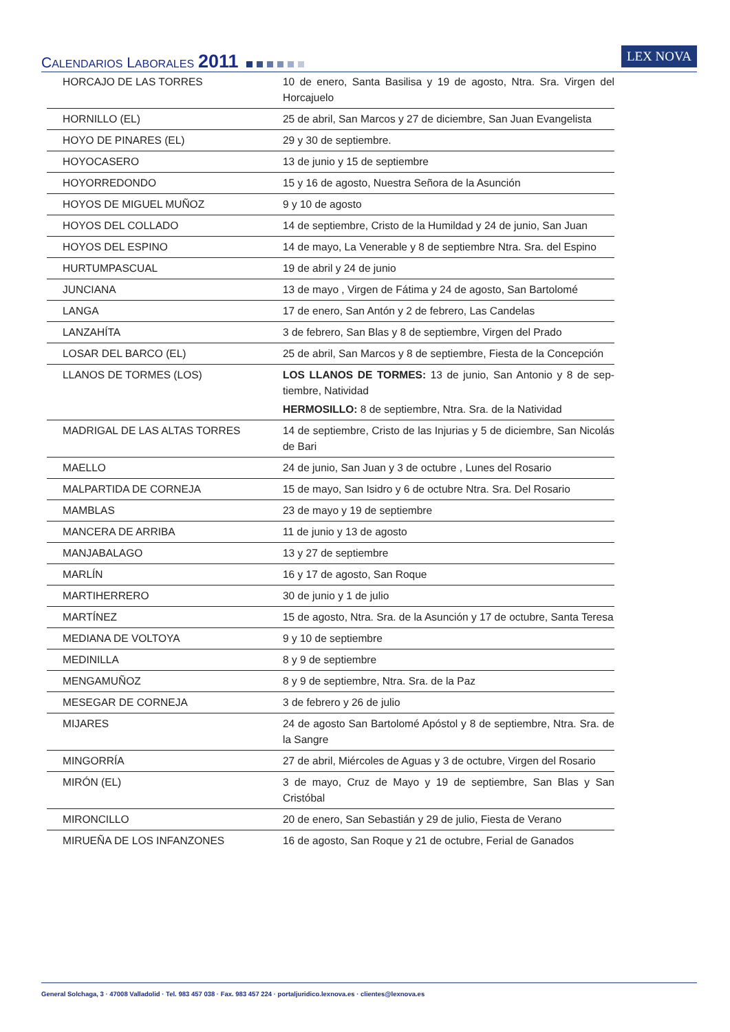CALENDARIOS LABORALES 2011
LEX NOVA
| HORCAJO DE LAS TORRES | 10 de enero, Santa Basilisa y 19 de agosto, Ntra. Sra. Virgen del Horcajuelo |
| HORNILLO (EL) | 25 de abril, San Marcos y 27 de diciembre, San Juan Evangelista |
| HOYO DE PINARES (EL) | 29 y 30 de septiembre. |
| HOYOCASERO | 13 de junio y 15 de septiembre |
| HOYORREDONDO | 15 y 16 de agosto, Nuestra Señora de la Asunción |
| HOYOS DE MIGUEL MUÑOZ | 9 y 10 de agosto |
| HOYOS DEL COLLADO | 14 de septiembre, Cristo de la Humildad y 24 de junio, San Juan |
| HOYOS DEL ESPINO | 14 de mayo, La Venerable y 8 de septiembre Ntra. Sra. del Espino |
| HURTUMPASCUAL | 19 de abril y 24 de junio |
| JUNCIANA | 13 de mayo , Virgen de Fátima y 24 de agosto, San Bartolomé |
| LANGA | 17 de enero, San Antón y 2 de febrero, Las Candelas |
| LANZAHÍTA | 3 de febrero, San Blas y 8 de septiembre, Virgen del Prado |
| LOSAR DEL BARCO (EL) | 25 de abril, San Marcos y 8 de septiembre, Fiesta de la Concepción |
| LLANOS DE TORMES (LOS) | LOS LLANOS DE TORMES: 13 de junio, San Antonio y 8 de sep-tiembre, Natividad HERMOSILLO: 8 de septiembre, Ntra. Sra. de la Natividad |
| MADRIGAL DE LAS ALTAS TORRES | 14 de septiembre, Cristo de las Injurias y 5 de diciembre, San Nicolás de Bari |
| MAELLO | 24 de junio, San Juan y 3 de octubre , Lunes del Rosario |
| MALPARTIDA DE CORNEJA | 15 de mayo, San Isidro y 6 de octubre Ntra. Sra. Del Rosario |
| MAMBLAS | 23 de mayo y 19 de septiembre |
| MANCERA DE ARRIBA | 11 de junio y 13 de agosto |
| MANJABALAGO | 13 y 27 de septiembre |
| MARLÍN | 16 y 17 de agosto, San Roque |
| MARTIHERRERO | 30 de junio y 1 de julio |
| MARTÍNEZ | 15 de agosto, Ntra. Sra. de la Asunción y 17 de octubre, Santa Teresa |
| MEDIANA DE VOLTOYA | 9 y 10 de septiembre |
| MEDINILLA | 8 y 9 de septiembre |
| MENGAMUÑOZ | 8 y 9 de septiembre, Ntra. Sra. de la Paz |
| MESEGAR DE CORNEJA | 3 de febrero y 26 de julio |
| MIJARES | 24 de agosto San Bartolomé Apóstol y 8 de septiembre, Ntra. Sra. de la Sangre |
| MINGORRÍA | 27 de abril, Miércoles de Aguas y 3 de octubre, Virgen del Rosario |
| MIRÓN (EL) | 3 de mayo, Cruz de Mayo y 19 de septiembre, San Blas y San Cristóbal |
| MIRONCILLO | 20 de enero, San Sebastián y 29 de julio, Fiesta de Verano |
| MIRUEÑA DE LOS INFANZONES | 16 de agosto, San Roque y 21 de octubre, Ferial de Ganados |
General Solchaga, 3 · 47008 Valladolid · Tel. 983 457 038 · Fax. 983 457 224 · portaljuridico.lexnova.es · clientes@lexnova.es